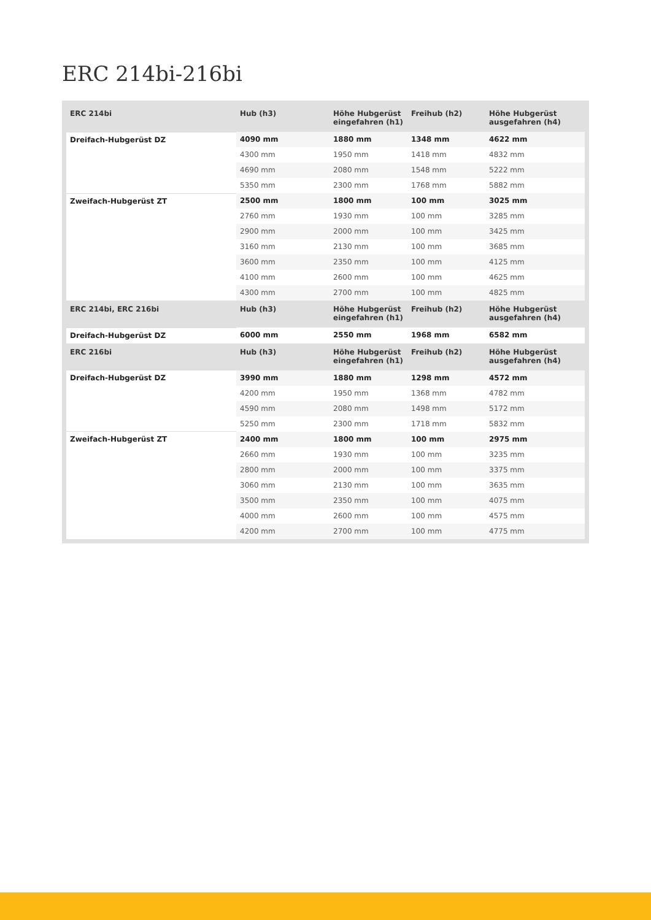ERC 214bi-216bi
| ERC 214bi | Hub (h3) | Höhe Hubgerüst eingefahren (h1) | Freihub (h2) | Höhe Hubgerüst ausgefahren (h4) |
| --- | --- | --- | --- | --- |
| Dreifach-Hubgerüst DZ | 4090 mm | 1880 mm | 1348 mm | 4622 mm |
| | 4300 mm | 1950 mm | 1418 mm | 4832 mm |
| | 4690 mm | 2080 mm | 1548 mm | 5222 mm |
| | 5350 mm | 2300 mm | 1768 mm | 5882 mm |
| Zweifach-Hubgerüst ZT | 2500 mm | 1800 mm | 100 mm | 3025 mm |
| | 2760 mm | 1930 mm | 100 mm | 3285 mm |
| | 2900 mm | 2000 mm | 100 mm | 3425 mm |
| | 3160 mm | 2130 mm | 100 mm | 3685 mm |
| | 3600 mm | 2350 mm | 100 mm | 4125 mm |
| | 4100 mm | 2600 mm | 100 mm | 4625 mm |
| | 4300 mm | 2700 mm | 100 mm | 4825 mm |
| ERC 214bi, ERC 216bi | Hub (h3) | Höhe Hubgerüst eingefahren (h1) | Freihub (h2) | Höhe Hubgerüst ausgefahren (h4) |
| Dreifach-Hubgerüst DZ | 6000 mm | 2550 mm | 1968 mm | 6582 mm |
| ERC 216bi | Hub (h3) | Höhe Hubgerüst eingefahren (h1) | Freihub (h2) | Höhe Hubgerüst ausgefahren (h4) |
| Dreifach-Hubgerüst DZ | 3990 mm | 1880 mm | 1298 mm | 4572 mm |
| | 4200 mm | 1950 mm | 1368 mm | 4782 mm |
| | 4590 mm | 2080 mm | 1498 mm | 5172 mm |
| | 5250 mm | 2300 mm | 1718 mm | 5832 mm |
| Zweifach-Hubgerüst ZT | 2400 mm | 1800 mm | 100 mm | 2975 mm |
| | 2660 mm | 1930 mm | 100 mm | 3235 mm |
| | 2800 mm | 2000 mm | 100 mm | 3375 mm |
| | 3060 mm | 2130 mm | 100 mm | 3635 mm |
| | 3500 mm | 2350 mm | 100 mm | 4075 mm |
| | 4000 mm | 2600 mm | 100 mm | 4575 mm |
| | 4200 mm | 2700 mm | 100 mm | 4775 mm |